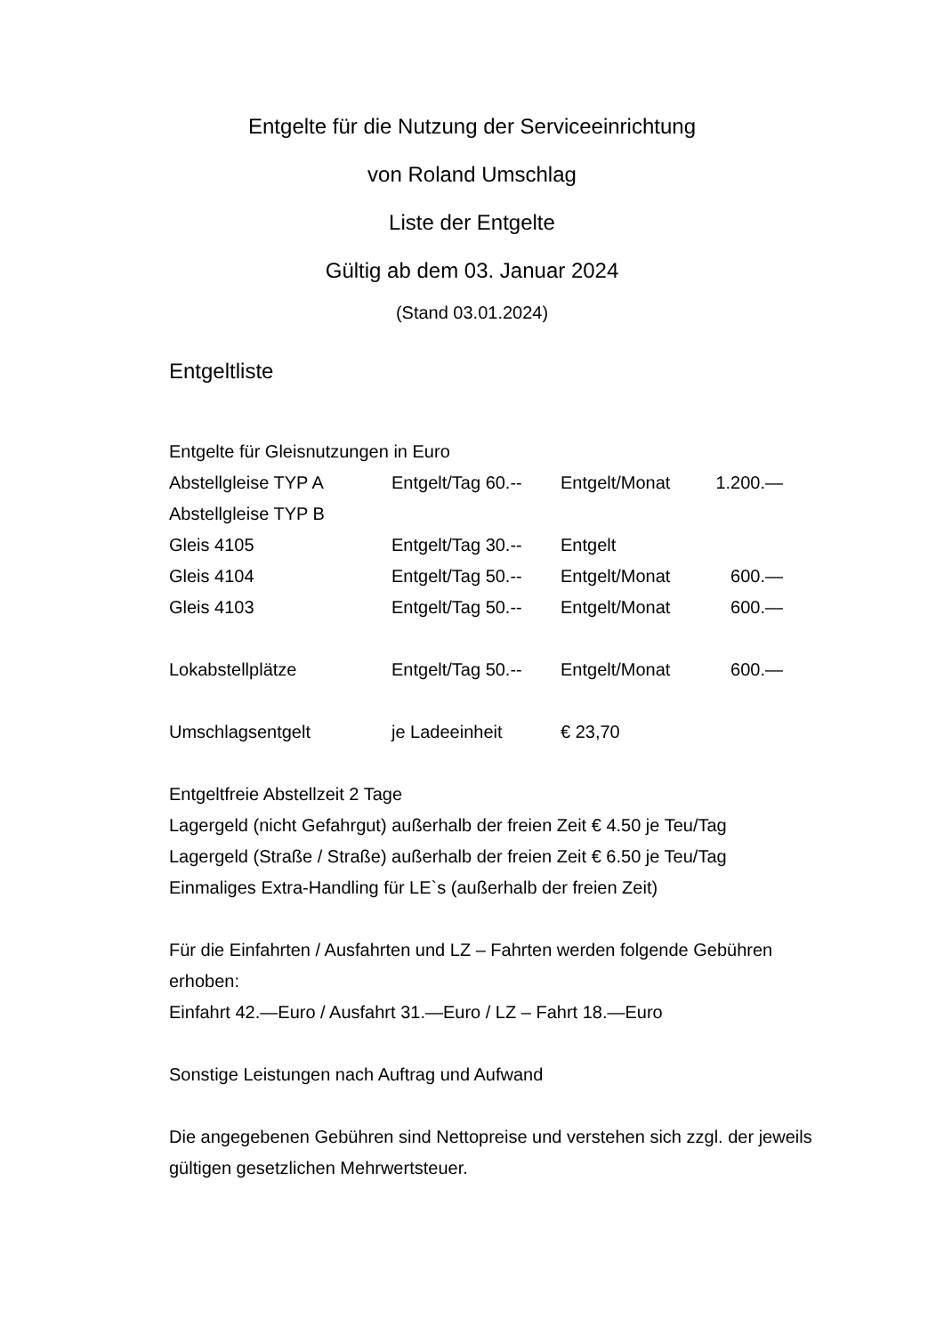Entgelte für die Nutzung der Serviceeinrichtung
von Roland Umschlag
Liste der Entgelte
Gültig ab dem 03. Januar 2024
(Stand 03.01.2024)
Entgeltliste
Entgelte für Gleisnutzungen in Euro
| Abstellgleise TYP A | Entgelt/Tag 60.-- | Entgelt/Monat | 1.200.— |
| Abstellgleise TYP B | | | |
| Gleis 4105 | Entgelt/Tag 30.-- | Entgelt | |
| Gleis 4104 | Entgelt/Tag 50.-- | Entgelt/Monat | 600.— |
| Gleis 4103 | Entgelt/Tag 50.-- | Entgelt/Monat | 600.— |
| Lokabstellplätze | Entgelt/Tag 50.-- | Entgelt/Monat | 600.— |
| Umschlagsentgelt | je Ladeeinheit | € 23,70 | |
Entgeltfreie Abstellzeit 2 Tage
Lagergeld (nicht Gefahrgut) außerhalb der freien Zeit € 4.50 je Teu/Tag
Lagergeld (Straße / Straße) außerhalb der freien Zeit € 6.50 je Teu/Tag
Einmaliges Extra-Handling für LE`s (außerhalb der freien Zeit)
Für die Einfahrten / Ausfahrten und LZ – Fahrten werden folgende Gebühren erhoben:
Einfahrt 42.—Euro / Ausfahrt 31.—Euro / LZ – Fahrt 18.—Euro
Sonstige Leistungen nach Auftrag und Aufwand
Die angegebenen Gebühren sind Nettopreise und verstehen sich zzgl. der jeweils gültigen gesetzlichen Mehrwertsteuer.